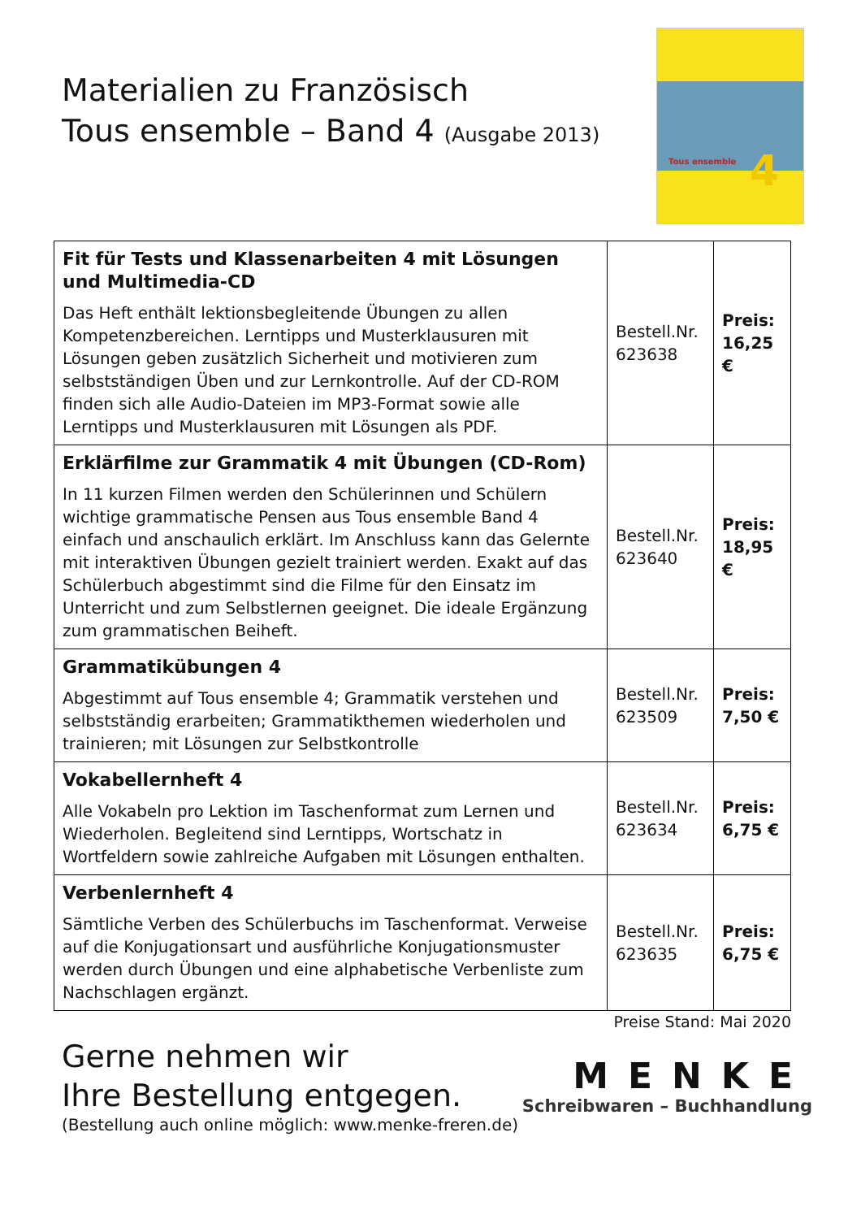Materialien zu Französisch
Tous ensemble – Band 4 (Ausgabe 2013)
Tous ensemble 4
| Fit für Tests und Klassenarbeiten 4 mit Lösungen und Multimedia-CD Das Heft enthält lektionsbegleitende Übungen zu allen Kompetenzbereichen. Lerntipps und Musterklausuren mit Lösungen geben zusätzlich Sicherheit und motivieren zum selbstständigen Üben und zur Lernkontrolle. Auf der CD-ROM finden sich alle Audio-Dateien im MP3-Format sowie alle Lerntipps und Musterklausuren mit Lösungen als PDF. | Bestell.Nr. 623638 | Preis: 16,25 € |
| Erklärfilme zur Grammatik 4 mit Übungen (CD-Rom) In 11 kurzen Filmen werden den Schülerinnen und Schülern wichtige grammatische Pensen aus Tous ensemble Band 4 einfach und anschaulich erklärt. Im Anschluss kann das Gelernte mit interaktiven Übungen gezielt trainiert werden. Exakt auf das Schülerbuch abgestimmt sind die Filme für den Einsatz im Unterricht und zum Selbstlernen geeignet. Die ideale Ergänzung zum grammatischen Beiheft. | Bestell.Nr. 623640 | Preis: 18,95 € |
| Grammatikübungen 4 Abgestimmt auf Tous ensemble 4; Grammatik verstehen und selbstständig erarbeiten; Grammatikthemen wiederholen und trainieren; mit Lösungen zur Selbstkontrolle | Bestell.Nr. 623509 | Preis: 7,50 € |
| Vokabellernheft 4 Alle Vokabeln pro Lektion im Taschenformat zum Lernen und Wiederholen. Begleitend sind Lerntipps, Wortschatz in Wortfeldern sowie zahlreiche Aufgaben mit Lösungen enthalten. | Bestell.Nr. 623634 | Preis: 6,75 € |
| Verbenlernheft 4 Sämtliche Verben des Schülerbuchs im Taschenformat. Verweise auf die Konjugationsart und ausführliche Konjugationsmuster werden durch Übungen und eine alphabetische Verbenliste zum Nachschlagen ergänzt. | Bestell.Nr. 623635 | Preis: 6,75 € |
Preise Stand: Mai 2020
Gerne nehmen wir
Ihre Bestellung entgegen.
(Bestellung auch online möglich: www.menke-freren.de)
MENKE
Schreibwaren – Buchhandlung